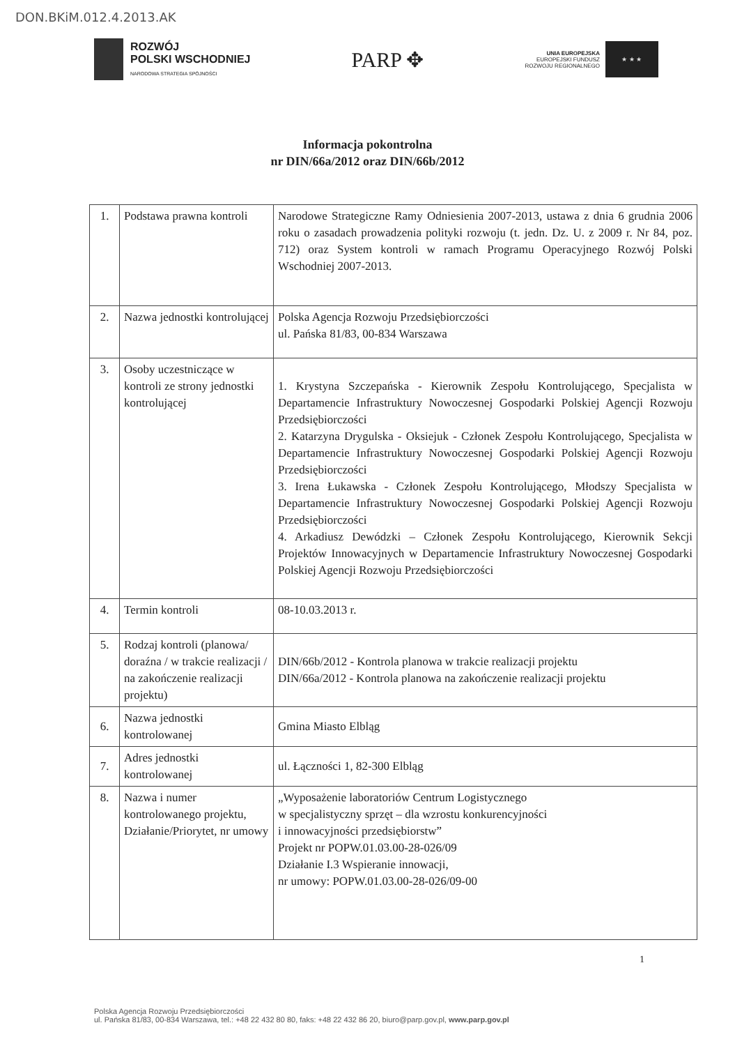DON.BKiM.012.4.2013.AK
ROZWÓJ
POLSKI WSCHODNIEJ
NARODOWA STRATEGIA SPÓJNOŚCI
PARP ✥
UNIA EUROPEJSKA
EUROPEJSKI FUNDUSZ
ROZWOJU REGIONALNEGO
★ ★ ★
Informacja pokontrolna
nr DIN/66a/2012 oraz DIN/66b/2012
| 1. | Podstawa prawna kontroli | Narodowe Strategiczne Ramy Odniesienia 2007-2013, ustawa z dnia 6 grudnia 2006 roku o zasadach prowadzenia polityki rozwoju (t. jedn. Dz. U. z 2009 r. Nr 84, poz. 712) oraz System kontroli w ramach Programu Operacyjnego Rozwój Polski Wschodniej 2007-2013. |
| 2. | Nazwa jednostki kontrolującej | Polska Agencja Rozwoju Przedsiębiorczości ul. Pańska 81/83, 00-834 Warszawa |
| 3. | Osoby uczestniczące w kontroli ze strony jednostki kontrolującej | 1. Krystyna Szczepańska - Kierownik Zespołu Kontrolującego, Specjalista w Departamencie Infrastruktury Nowoczesnej Gospodarki Polskiej Agencji Rozwoju Przedsiębiorczości 2. Katarzyna Drygulska - Oksiejuk - Członek Zespołu Kontrolującego, Specjalista w Departamencie Infrastruktury Nowoczesnej Gospodarki Polskiej Agencji Rozwoju Przedsiębiorczości 3. Irena Łukawska - Członek Zespołu Kontrolującego, Młodszy Specjalista w Departamencie Infrastruktury Nowoczesnej Gospodarki Polskiej Agencji Rozwoju Przedsiębiorczości 4. Arkadiusz Dewódzki – Członek Zespołu Kontrolującego, Kierownik Sekcji Projektów Innowacyjnych w Departamencie Infrastruktury Nowoczesnej Gospodarki Polskiej Agencji Rozwoju Przedsiębiorczości |
| 4. | Termin kontroli | 08-10.03.2013 r. |
| 5. | Rodzaj kontroli (planowa/ doraźna / w trakcie realizacji / na zakończenie realizacji projektu) | DIN/66b/2012 - Kontrola planowa w trakcie realizacji projektu DIN/66a/2012 - Kontrola planowa na zakończenie realizacji projektu |
| 6. | Nazwa jednostki kontrolowanej | Gmina Miasto Elbląg |
| 7. | Adres jednostki kontrolowanej | ul. Łączności 1, 82-300 Elbląg |
| 8. | Nazwa i numer kontrolowanego projektu, Działanie/Priorytet, nr umowy | „Wyposażenie laboratoriów Centrum Logistycznego w specjalistyczny sprzęt – dla wzrostu konkurencyjności i innowacyjności przedsiębiorstw” Projekt nr POPW.01.03.00-28-026/09 Działanie I.3 Wspieranie innowacji, nr umowy: POPW.01.03.00-28-026/09-00 |
1
Polska Agencja Rozwoju Przedsiębiorczości
ul. Pańska 81/83, 00-834 Warszawa, tel.: +48 22 432 80 80, faks: +48 22 432 86 20, biuro@parp.gov.pl, www.parp.gov.pl